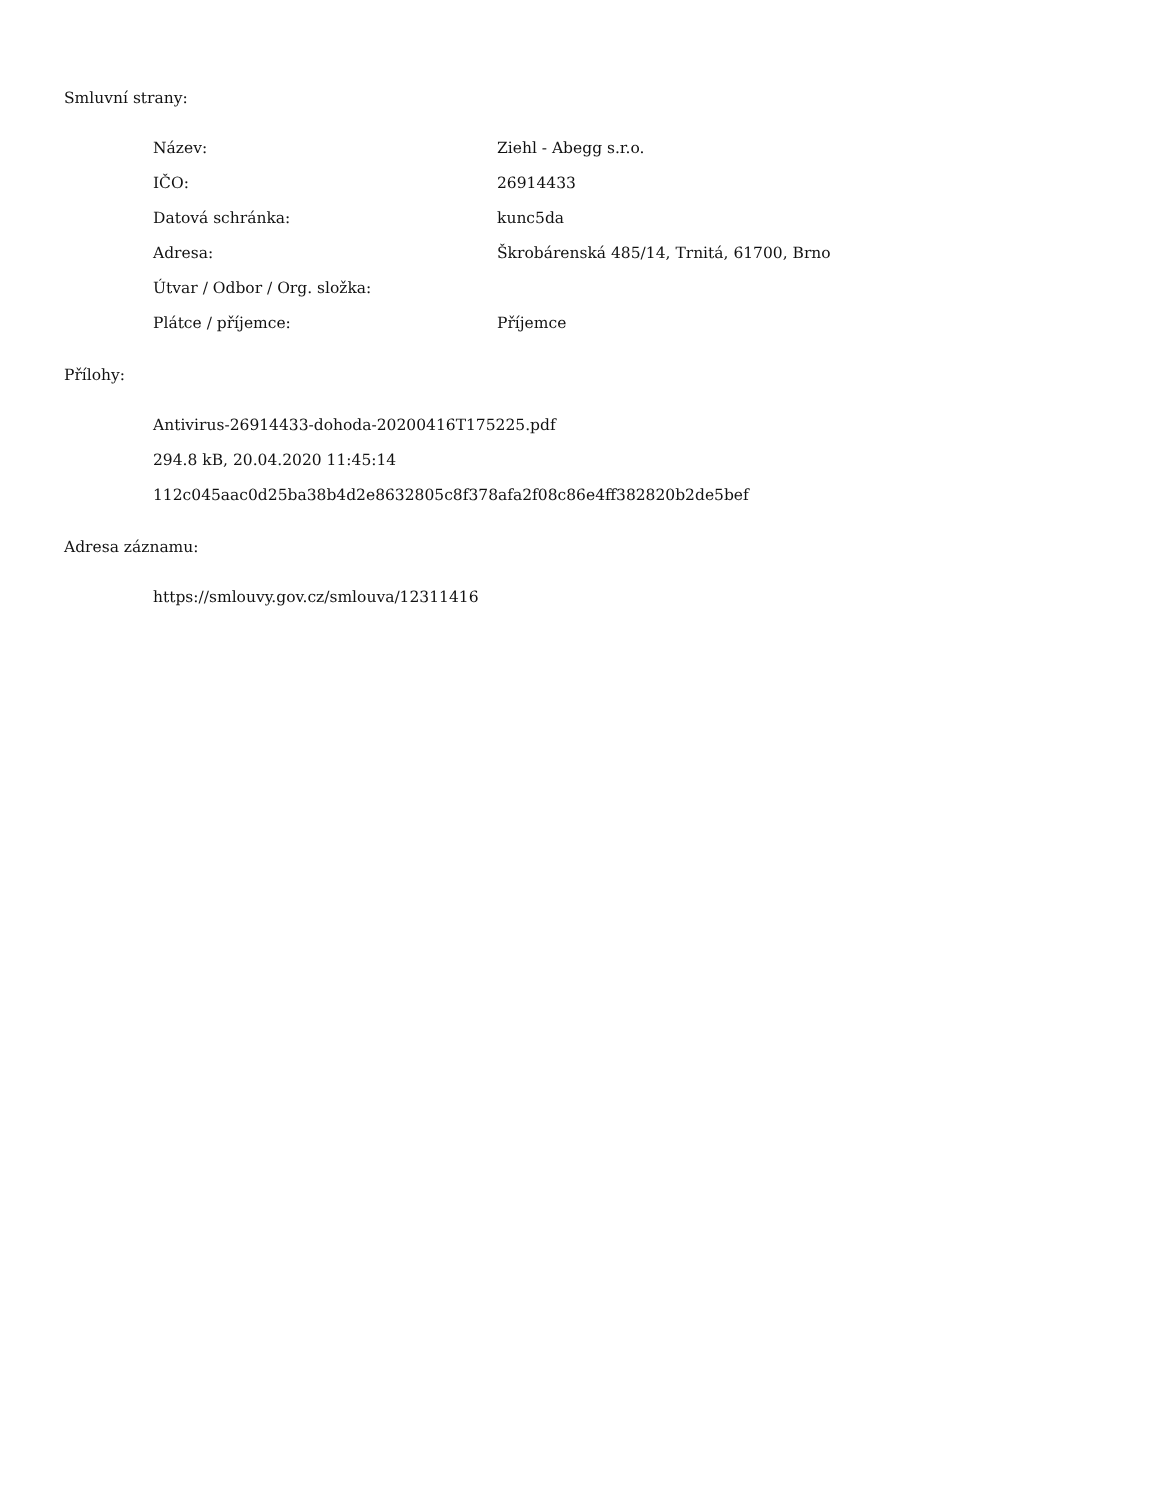Smluvní strany:
| Název: | Ziehl - Abegg s.r.o. |
| IČO: | 26914433 |
| Datová schránka: | kunc5da |
| Adresa: | Škrobárenská 485/14, Trnitá, 61700, Brno |
| Útvar / Odbor / Org. složka: | |
| Plátce / příjemce: | Příjemce |
Přílohy:
Antivirus-26914433-dohoda-20200416T175225.pdf
294.8 kB, 20.04.2020 11:45:14
112c045aac0d25ba38b4d2e8632805c8f378afa2f08c86e4ff382820b2de5bef
Adresa záznamu:
https://smlouvy.gov.cz/smlouva/12311416